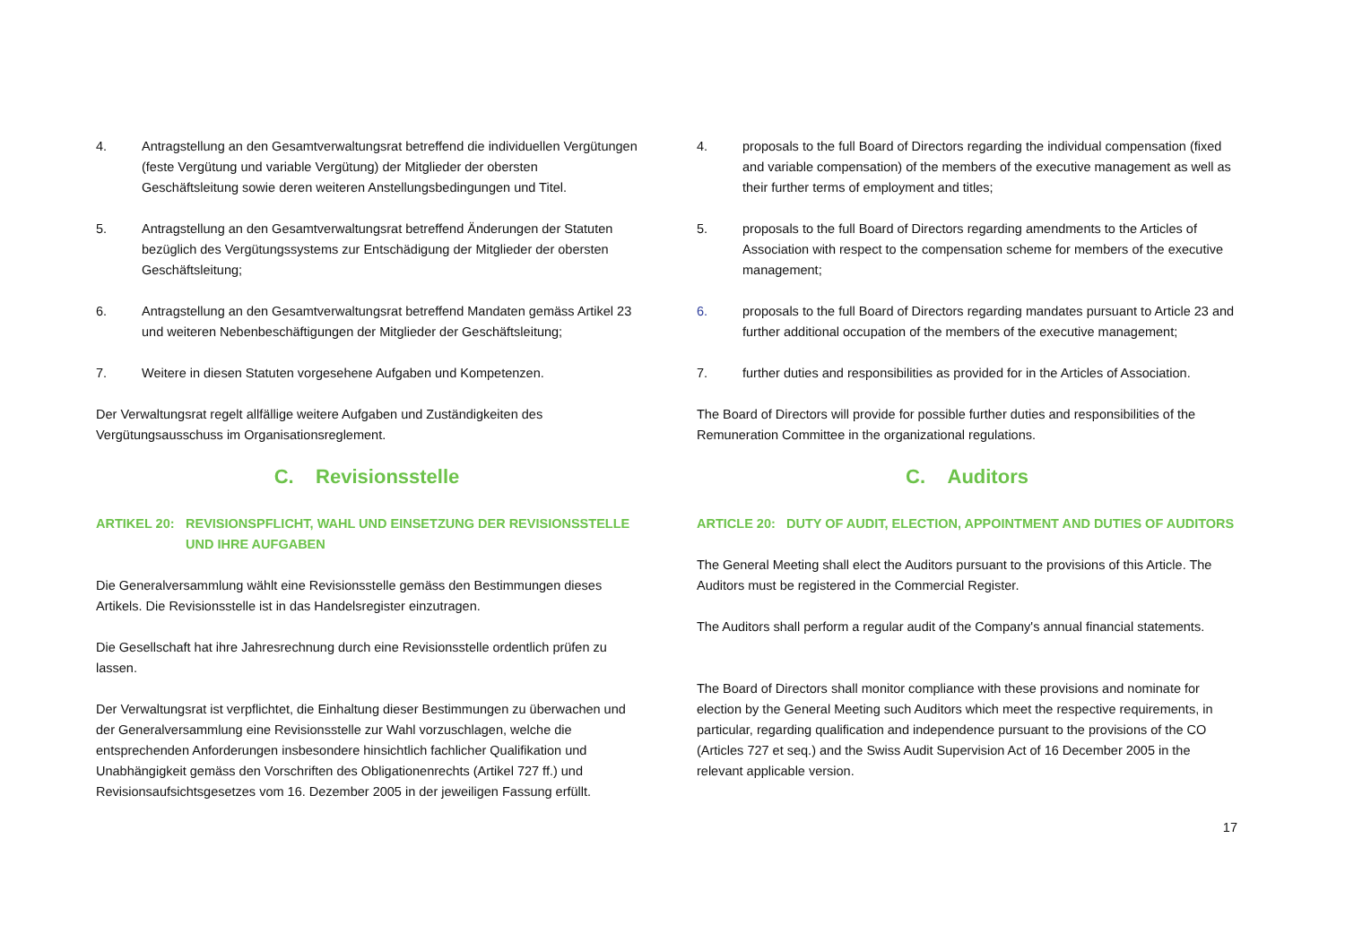4. Antragstellung an den Gesamtverwaltungsrat betreffend die individuellen Vergütungen (feste Vergütung und variable Vergütung) der Mitglieder der obersten Geschäftsleitung sowie deren weiteren Anstellungsbedingungen und Titel.
5. Antragstellung an den Gesamtverwaltungsrat betreffend Änderungen der Statuten bezüglich des Vergütungssystems zur Entschädigung der Mitglieder der obersten Geschäftsleitung;
6. Antragstellung an den Gesamtverwaltungsrat betreffend Mandaten gemäss Artikel 23 und weiteren Nebenbeschäftigungen der Mitglieder der Geschäftsleitung;
7. Weitere in diesen Statuten vorgesehene Aufgaben und Kompetenzen.
Der Verwaltungsrat regelt allfällige weitere Aufgaben und Zuständigkeiten des Vergütungsausschuss im Organisationsreglement.
C. Revisionsstelle
ARTIKEL 20: REVISIONSPFLICHT, WAHL UND EINSETZUNG DER REVISIONSSTELLE UND IHRE AUFGABEN
Die Generalversammlung wählt eine Revisionsstelle gemäss den Bestimmungen dieses Artikels. Die Revisionsstelle ist in das Handelsregister einzutragen.
Die Gesellschaft hat ihre Jahresrechnung durch eine Revisionsstelle ordentlich prüfen zu lassen.
Der Verwaltungsrat ist verpflichtet, die Einhaltung dieser Bestimmungen zu überwachen und der Generalversammlung eine Revisionsstelle zur Wahl vorzuschlagen, welche die entsprechenden Anforderungen insbesondere hinsichtlich fachlicher Qualifikation und Unabhängigkeit gemäss den Vorschriften des Obligationenrechts (Artikel 727 ff.) und Revisionsaufsichtsgesetzes vom 16. Dezember 2005 in der jeweiligen Fassung erfüllt.
4. proposals to the full Board of Directors regarding the individual compensation (fixed and variable compensation) of the members of the executive management as well as their further terms of employment and titles;
5. proposals to the full Board of Directors regarding amendments to the Articles of Association with respect to the compensation scheme for members of the executive management;
6. proposals to the full Board of Directors regarding mandates pursuant to Article 23 and further additional occupation of the members of the executive management;
7. further duties and responsibilities as provided for in the Articles of Association.
The Board of Directors will provide for possible further duties and responsibilities of the Remuneration Committee in the organizational regulations.
C. Auditors
ARTICLE 20: DUTY OF AUDIT, ELECTION, APPOINTMENT AND DUTIES OF AUDITORS
The General Meeting shall elect the Auditors pursuant to the provisions of this Article. The Auditors must be registered in the Commercial Register.
The Auditors shall perform a regular audit of the Company's annual financial statements.
The Board of Directors shall monitor compliance with these provisions and nominate for election by the General Meeting such Auditors which meet the respective requirements, in particular, regarding qualification and independence pursuant to the provisions of the CO (Articles 727 et seq.) and the Swiss Audit Supervision Act of 16 December 2005 in the relevant applicable version.
17